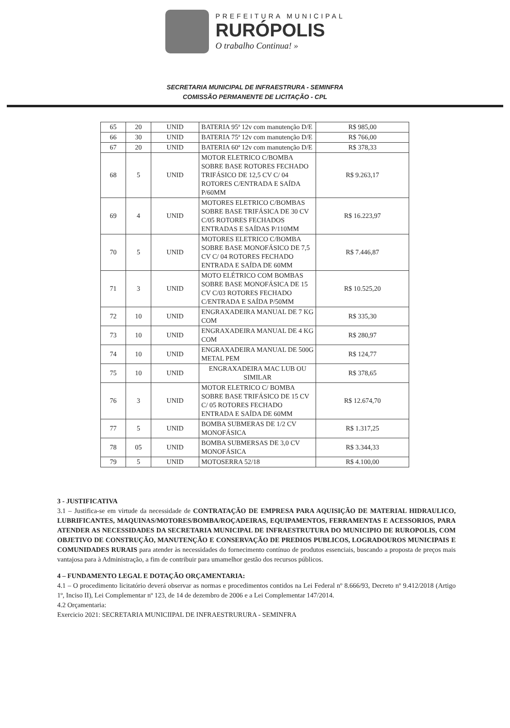PREFEITURA MUNICIPAL
RURÓPOLIS
O trabalho Continua! »
SECRETARIA MUNICIPAL DE INFRAESTRURA - SEMINFRA
COMISSÃO PERMANENTE DE LICITAÇÃO - CPL
| 65 | 20 | UNID | BATERIA 95ª 12v com manutenção D/E | R$ 985,00 |
| 66 | 30 | UNID | BATERIA 75ª 12v com manutenção D/E | R$ 766,00 |
| 67 | 20 | UNID | BATERIA 60ª 12v com manutenção D/E | R$ 378,33 |
| 68 | 5 | UNID | MOTOR ELETRICO C/BOMBA SOBRE BASE ROTORES FECHADO TRIFÁSICO DE 12,5 CV C/ 04 ROTORES C/ENTRADA E SAÍDA P/60MM | R$ 9.263,17 |
| 69 | 4 | UNID | MOTORES ELETRICO C/BOMBAS SOBRE BASE TRIFÁSICA DE 30 CV C/05 ROTORES FECHADOS ENTRADAS E SAÍDAS P/110MM | R$ 16.223,97 |
| 70 | 5 | UNID | MOTORES ELETRICO C/BOMBA SOBRE BASE MONOFÁSICO DE 7,5 CV C/ 04 ROTORES FECHADO ENTRADA E SAÍDA DE 60MM | R$ 7.446,87 |
| 71 | 3 | UNID | MOTO ELÉTRICO COM BOMBAS SOBRE BASE MONOFÁSICA DE 15 CV C/03 ROTORES FECHADO C/ENTRADA E SAÍDA P/50MM | R$ 10.525,20 |
| 72 | 10 | UNID | ENGRAXADEIRA MANUAL DE 7 KG COM | R$ 335,30 |
| 73 | 10 | UNID | ENGRAXADEIRA MANUAL DE 4 KG COM | R$ 280,97 |
| 74 | 10 | UNID | ENGRAXADEIRA MANUAL DE 500G METAL PEM | R$ 124,77 |
| 75 | 10 | UNID | ENGRAXADEIRA MAC LUB OU SIMILAR | R$ 378,65 |
| 76 | 3 | UNID | MOTOR ELETRICO C/ BOMBA SOBRE BASE TRIFÁSICO DE 15 CV C/ 05 ROTORES FECHADO ENTRADA E SAÍDA DE 60MM | R$ 12.674,70 |
| 77 | 5 | UNID | BOMBA SUBMERAS DE 1/2 CV MONOFÁSICA | R$ 1.317,25 |
| 78 | 05 | UNID | BOMBA SUBMERSAS DE 3,0 CV MONOFÁSICA | R$ 3.344,33 |
| 79 | 5 | UNID | MOTOSERRA 52/18 | R$ 4.100,00 |
3 - JUSTIFICATIVA
3.1 – Justifica-se em virtude da necessidade de CONTRATAÇÃO DE EMPRESA PARA AQUISIÇÃO DE MATERIAL HIDRAULICO, LUBRIFICANTES, MAQUINAS/MOTORES/BOMBA/ROÇADEIRAS, EQUIPAMENTOS, FERRAMENTAS E ACESSORIOS, PARA ATENDER AS NECESSIDADES DA SECRETARIA MUNICIPAL DE INFRAESTRUTURA DO MUNICIPIO DE RUROPOLIS, COM OBJETIVO DE CONSTRUÇÃO, MANUTENÇÃO E CONSERVAÇÃO DE PREDIOS PUBLICOS, LOGRADOUROS MUNICIPAIS E COMUNIDADES RURAIS para atender às necessidades do fornecimento contínuo de produtos essenciais, buscando a proposta de preços mais vantajosa para à Administração, a fim de contribuir para umamelhor gestão dos recursos públicos.
4 – FUNDAMENTO LEGAL E DOTAÇÃO ORÇAMENTARIA:
4.1 – O procedimento licitatório deverá observar as normas e procedimentos contidos na Lei Federal nº 8.666/93, Decreto nº 9.412/2018 (Artigo 1º, Inciso II), Lei Complementar nº 123, de 14 de dezembro de 2006 e a Lei Complementar 147/2014.
4.2 Orçamentaria:
Exercicio 2021: SECRETARIA MUNICIIPAL DE INFRAESTRURURA - SEMINFRA